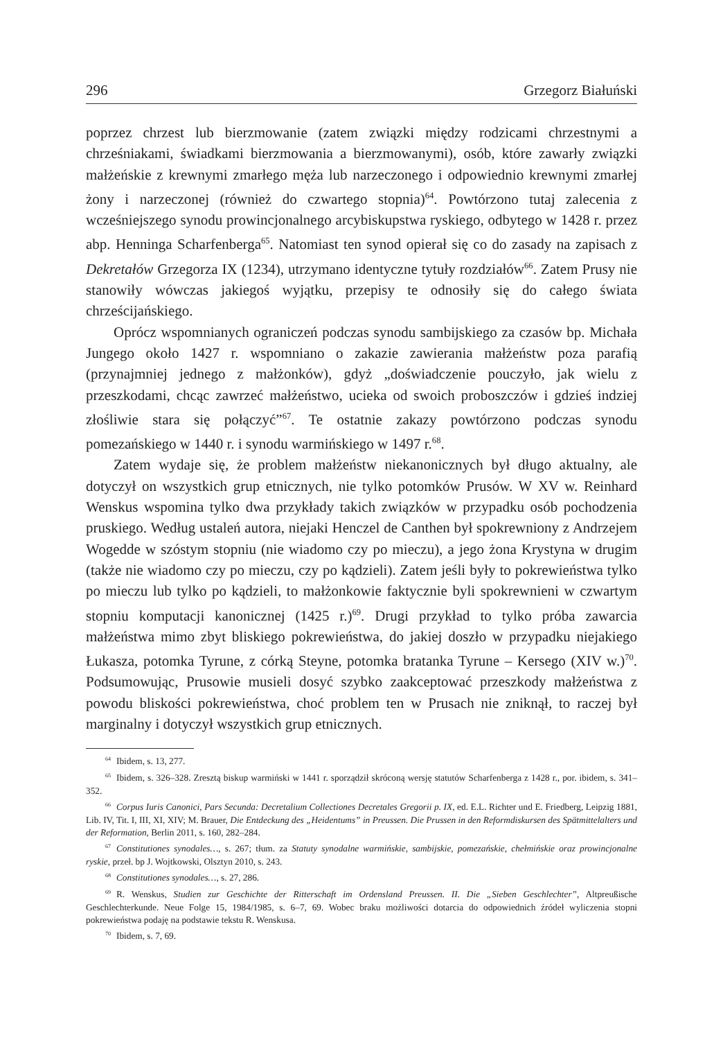296 Grzegorz Białuński
poprzez chrzest lub bierzmowanie (zatem związki między rodzicami chrzestnymi a chrześniakami, świadkami bierzmowania a bierzmowanymi), osób, które zawarły związki małżeńskie z krewnymi zmarłego męża lub narzeczonego i odpowiednio krewnymi zmarłej żony i narzeczonej (również do czwartego stopnia)<sup>64</sup>. Powtórzono tutaj zalecenia z wcześniejszego synodu prowincjonalnego arcybiskupstwa ryskiego, odbytego w 1428 r. przez abp. Henninga Scharfenberga<sup>65</sup>. Natomiast ten synod opierał się co do zasady na zapisach z Dekretałów Grzegorza IX (1234), utrzymano identyczne tytuły rozdziałów<sup>66</sup>. Zatem Prusy nie stanowiły wówczas jakiegoś wyjątku, przepisy te odnosiły się do całego świata chrześcijańskiego.
Oprócz wspomnianych ograniczeń podczas synodu sambijskiego za czasów bp. Michała Jungego około 1427 r. wspomniano o zakazie zawierania małżeństw poza parafią (przynajmniej jednego z małżonków), gdyż „doświadczenie pouczyło, jak wielu z przeszkodami, chcąc zawrzeć małżeństwo, ucieka od swoich proboszczów i gdzieś indziej złośliwie stara się połączyć”<sup>67</sup>. Te ostatnie zakazy powtórzono podczas synodu pomezańskiego w 1440 r. i synodu warmińskiego w 1497 r.<sup>68</sup>.
Zatem wydaje się, że problem małżeństw niekanonicznych był długo aktualny, ale dotyczył on wszystkich grup etnicznych, nie tylko potomków Prusów. W XV w. Reinhard Wenskus wspomina tylko dwa przykłady takich związków w przypadku osób pochodzenia pruskiego. Według ustaleń autora, niejaki Henczel de Canthen był spokrewniony z Andrzejem Wogedde w szóstym stopniu (nie wiadomo czy po mieczu), a jego żona Krystyna w drugim (także nie wiadomo czy po mieczu, czy po kądzieli). Zatem jeśli były to pokrewieństwa tylko po mieczu lub tylko po kądzieli, to małżonkowie faktycznie byli spokrewnieni w czwartym stopniu komputacji kanonicznej (1425 r.)<sup>69</sup>. Drugi przykład to tylko próba zawarcia małżeństwa mimo zbyt bliskiego pokrewieństwa, do jakiej doszło w przypadku niejakiego Łukasza, potomka Tyrune, z córką Steyne, potomka bratanka Tyrune – Kersego (XIV w.)<sup>70</sup>. Podsumowując, Prusowie musieli dosyć szybko zaakceptować przeszkody małżeństwa z powodu bliskości pokrewieństwa, choć problem ten w Prusach nie zniknął, to raczej był marginalny i dotyczył wszystkich grup etnicznych.
<sup>64</sup> Ibidem, s. 13, 277.
<sup>65</sup> Ibidem, s. 326–328. Zresztą biskup warmiński w 1441 r. sporządził skróconą wersję statutów Scharfenberga z 1428 r., por. ibidem, s. 341–352.
<sup>66</sup> Corpus Iuris Canonici, Pars Secunda: Decretalium Collectiones Decretales Gregorii p. IX, ed. E.L. Richter und E. Friedberg, Leipzig 1881, Lib. IV, Tit. I, III, XI, XIV; M. Brauer, Die Entdeckung des „Heidentums” in Preussen. Die Prussen in den Reformdiskursen des Spätmittelalters und der Reformation, Berlin 2011, s. 160, 282–284.
<sup>67</sup> Constitutiones synodales…, s. 267; tłum. za Statuty synodalne warmińskie, sambijskie, pomezańskie, chełmińskie oraz prowincjonalne ryskie, przeł. bp J. Wojtkowski, Olsztyn 2010, s. 243.
<sup>68</sup> Constitutiones synodales…, s. 27, 286.
<sup>69</sup> R. Wenskus, Studien zur Geschichte der Ritterschaft im Ordensland Preussen. II. Die „Sieben Geschlechter”, Altpreußische Geschlechterkunde. Neue Folge 15, 1984/1985, s. 6–7, 69. Wobec braku możliwości dotarcia do odpowiednich źródeł wyliczenia stopni pokrewieństwa podaję na podstawie tekstu R. Wenskusa.
<sup>70</sup> Ibidem, s. 7, 69.